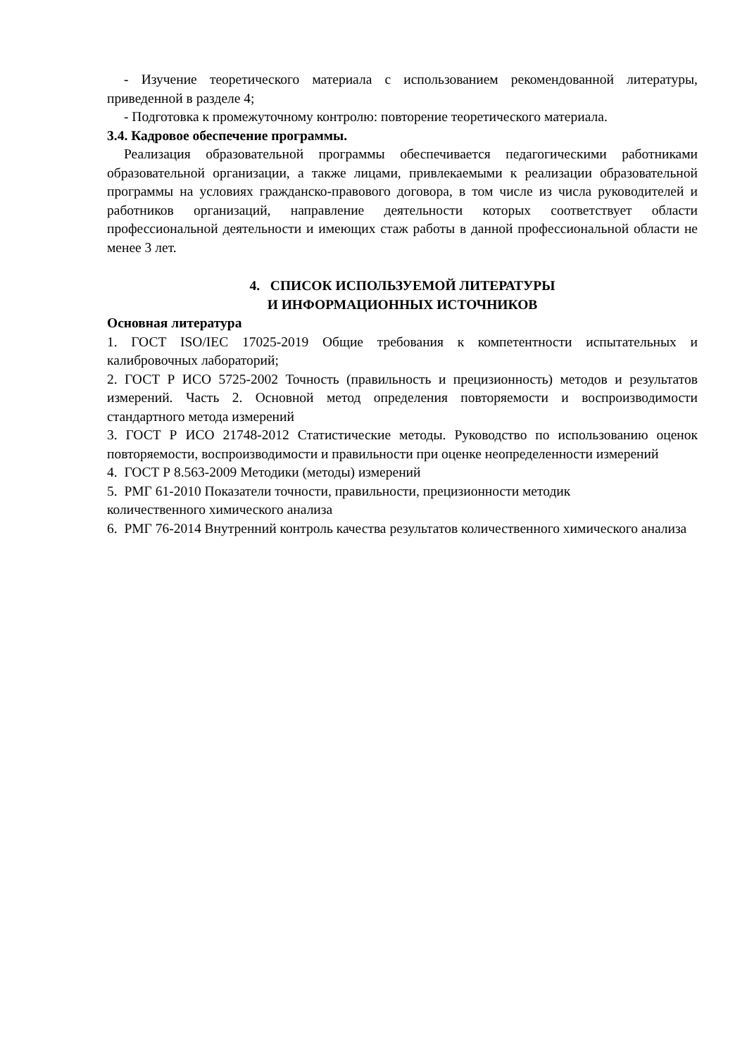- Изучение теоретического материала с использованием рекомендованной литературы, приведенной в разделе 4;
- Подготовка к промежуточному контролю: повторение теоретического материала.
3.4. Кадровое обеспечение программы.
Реализация образовательной программы обеспечивается педагогическими работниками образовательной организации, а также лицами, привлекаемыми к реализации образовательной программы на условиях гражданско-правового договора, в том числе из числа руководителей и работников организаций, направление деятельности которых соответствует области профессиональной деятельности и имеющих стаж работы в данной профессиональной области не менее 3 лет.
4. СПИСОК ИСПОЛЬЗУЕМОЙ ЛИТЕРАТУРЫ
И ИНФОРМАЦИОННЫХ ИСТОЧНИКОВ
Основная литература
1. ГОСТ ISO/IEC 17025-2019 Общие требования к компетентности испытательных и калибровочных лабораторий;
2. ГОСТ Р ИСО 5725-2002 Точность (правильность и прецизионность) методов и результатов измерений. Часть 2. Основной метод определения повторяемости и воспроизводимости стандартного метода измерений
3. ГОСТ Р ИСО 21748-2012 Статистические методы. Руководство по использованию оценок повторяемости, воспроизводимости и правильности при оценке неопределенности измерений
4. ГОСТ Р 8.563-2009 Методики (методы) измерений
5. РМГ 61-2010 Показатели точности, правильности, прецизионности методик
количественного химического анализа
6. РМГ 76-2014 Внутренний контроль качества результатов количественного химического анализа